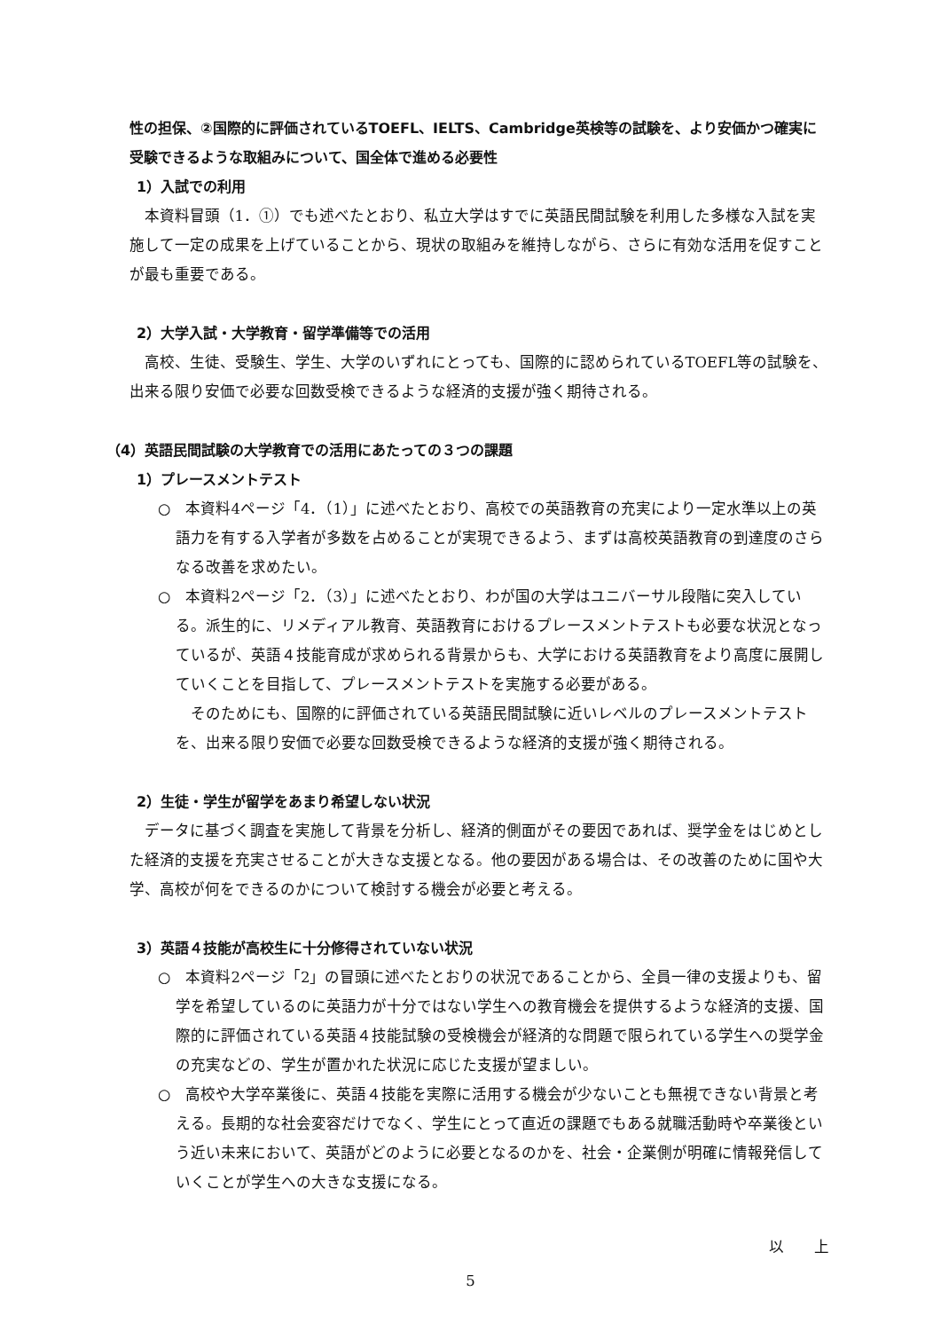性の担保、②国際的に評価されているTOEFL、IELTS、Cambridge英検等の試験を、より安価かつ確実に受験できるような取組みについて、国全体で進める必要性
1）入試での利用
本資料冒頭（1．①）でも述べたとおり、私立大学はすでに英語民間試験を利用した多様な入試を実施して一定の成果を上げていることから、現状の取組みを維持しながら、さらに有効な活用を促すことが最も重要である。
2）大学入試・大学教育・留学準備等での活用
高校、生徒、受験生、学生、大学のいずれにとっても、国際的に認められているTOEFL等の試験を、出来る限り安価で必要な回数受検できるような経済的支援が強く期待される。
（4）英語民間試験の大学教育での活用にあたっての３つの課題
1）プレースメントテスト
○　本資料4ページ「4．（1）」に述べたとおり、高校での英語教育の充実により一定水準以上の英語力を有する入学者が多数を占めることが実現できるよう、まずは高校英語教育の到達度のさらなる改善を求めたい。
○　本資料2ページ「2．（3）」に述べたとおり、わが国の大学はユニバーサル段階に突入している。派生的に、リメディアル教育、英語教育におけるプレースメントテストも必要な状況となっているが、英語４技能育成が求められる背景からも、大学における英語教育をより高度に展開していくことを目指して、プレースメントテストを実施する必要がある。
そのためにも、国際的に評価されている英語民間試験に近いレベルのプレースメントテストを、出来る限り安価で必要な回数受検できるような経済的支援が強く期待される。
2）生徒・学生が留学をあまり希望しない状況
データに基づく調査を実施して背景を分析し、経済的側面がその要因であれば、奨学金をはじめとした経済的支援を充実させることが大きな支援となる。他の要因がある場合は、その改善のために国や大学、高校が何をできるのかについて検討する機会が必要と考える。
3）英語４技能が高校生に十分修得されていない状況
○　本資料2ページ「2」の冒頭に述べたとおりの状況であることから、全員一律の支援よりも、留学を希望しているのに英語力が十分ではない学生への教育機会を提供するような経済的支援、国際的に評価されている英語４技能試験の受検機会が経済的な問題で限られている学生への奨学金の充実などの、学生が置かれた状況に応じた支援が望ましい。
○　高校や大学卒業後に、英語４技能を実際に活用する機会が少ないことも無視できない背景と考える。長期的な社会変容だけでなく、学生にとって直近の課題でもある就職活動時や卒業後という近い未来において、英語がどのように必要となるのかを、社会・企業側が明確に情報発信していくことが学生への大きな支援になる。
以　　上
5